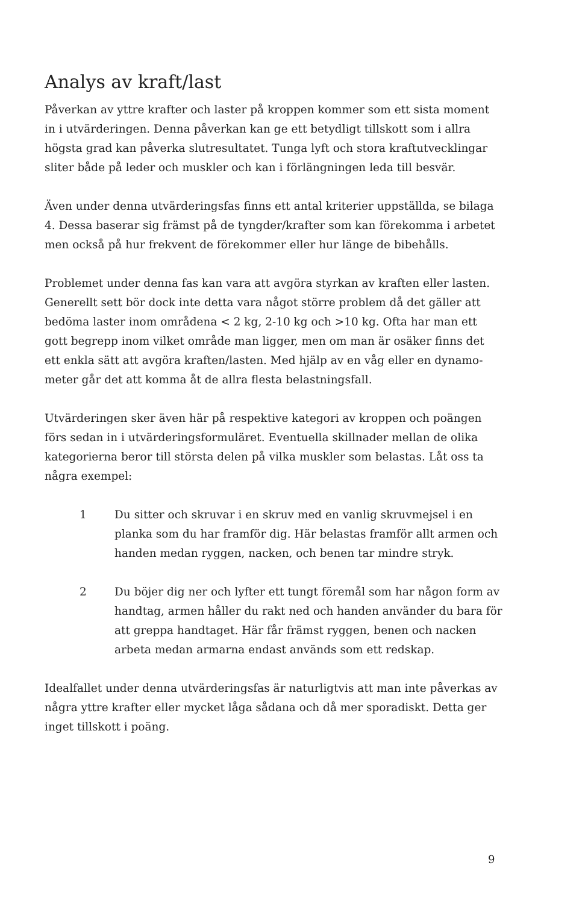Analys av kraft/last
Påverkan av yttre krafter och laster på kroppen kommer som ett sista moment in i utvärderingen. Denna påverkan kan ge ett betydligt tillskott som i allra högsta grad kan påverka slutresultatet. Tunga lyft och stora kraftutvecklingar sliter både på leder och muskler och kan i förlängningen leda till besvär.
Även under denna utvärderingsfas finns ett antal kriterier uppställda, se bilaga 4. Dessa baserar sig främst på de tyngder/krafter som kan förekomma i arbetet men också på hur frekvent de förekommer eller hur länge de bibehålls.
Problemet under denna fas kan vara att avgöra styrkan av kraften eller lasten. Generellt sett bör dock inte detta vara något större problem då det gäller att bedöma laster inom områdena < 2 kg, 2-10 kg och >10 kg. Ofta har man ett gott begrepp inom vilket område man ligger, men om man är osäker finns det ett enkla sätt att avgöra kraften/lasten. Med hjälp av en våg eller en dynamo-meter går det att komma åt de allra flesta belastningsfall.
Utvärderingen sker även här på respektive kategori av kroppen och poängen förs sedan in i utvärderingsformuläret. Eventuella skillnader mellan de olika kategorierna beror till största delen på vilka muskler som belastas. Låt oss ta några exempel:
1 Du sitter och skruvar i en skruv med en vanlig skruvmejsel i en planka som du har framför dig. Här belastas framför allt armen och handen medan ryggen, nacken, och benen tar mindre stryk.
2 Du böjer dig ner och lyfter ett tungt föremål som har någon form av handtag, armen håller du rakt ned och handen använder du bara för att greppa handtaget. Här får främst ryggen, benen och nacken arbeta medan armarna endast används som ett redskap.
Idealfallet under denna utvärderingsfas är naturligtvis att man inte påverkas av några yttre krafter eller mycket låga sådana och då mer sporadiskt. Detta ger inget tillskott i poäng.
9